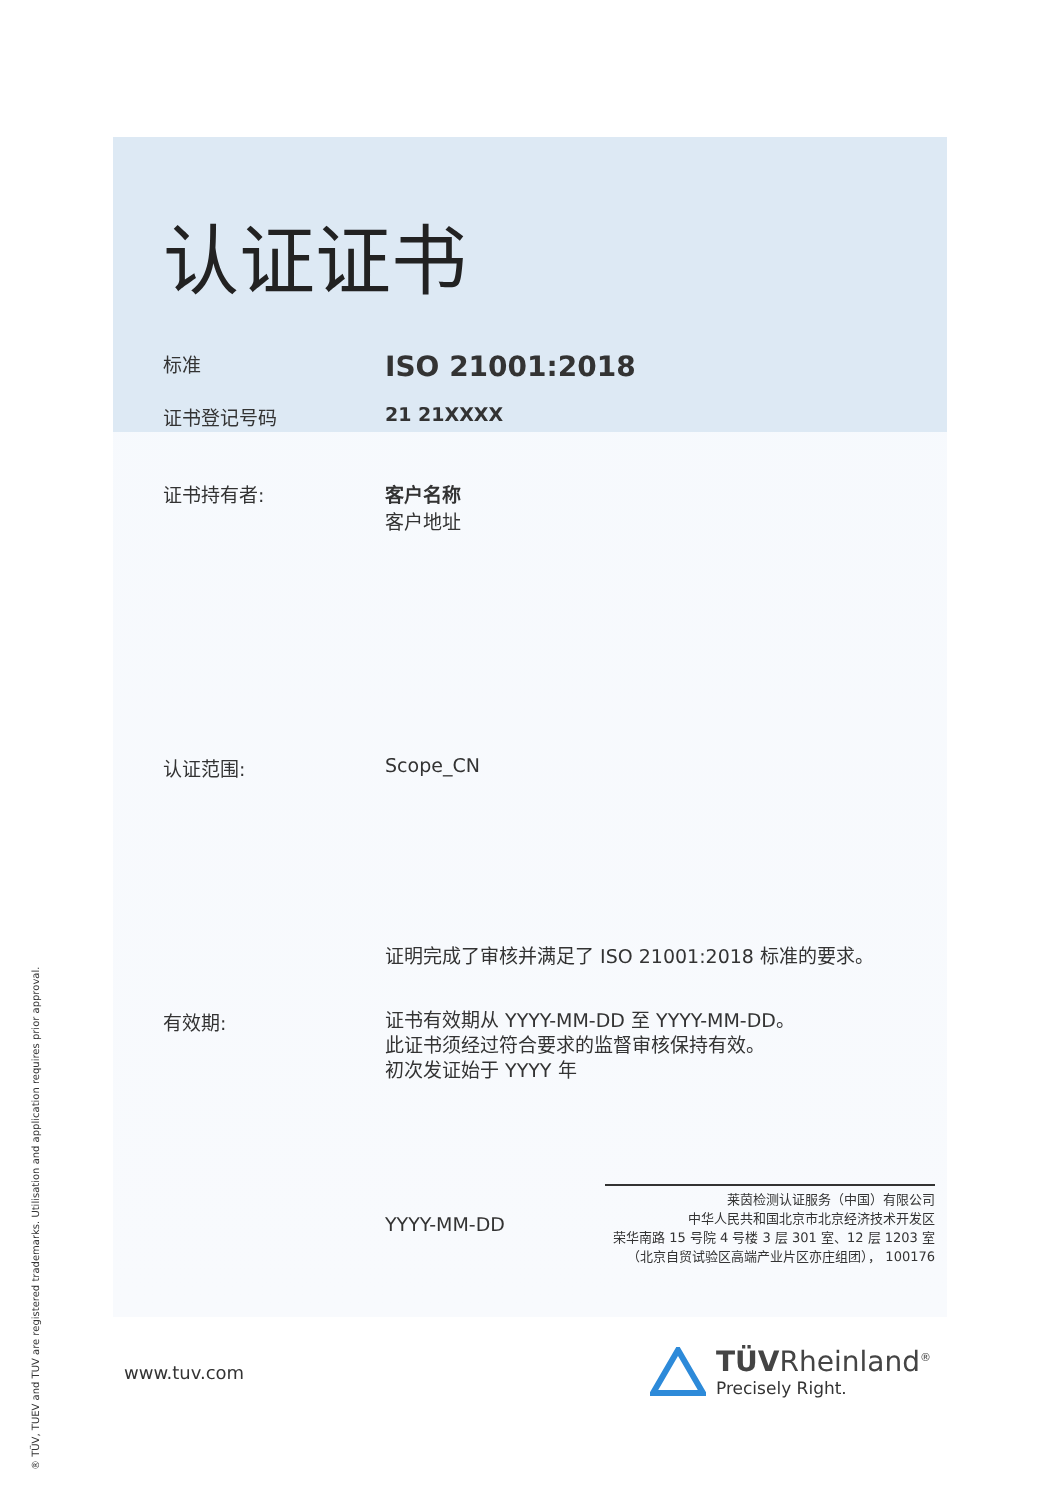认证证书
标准
ISO 21001:2018
证书登记号码 21 21XXXX
证书持有者: 客户名称
客户地址
认证范围: Scope_CN
证明完成了审核并满足了 ISO 21001:2018 标准的要求。
有效期:
证书有效期从 YYYY-MM-DD 至 YYYY-MM-DD。
此证书须经过符合要求的监督审核保持有效。
初次发证始于 YYYY 年
YYYY-MM-DD
莱茵检测认证服务（中国）有限公司
中华人民共和国北京市北京经济技术开发区
荣华南路 15 号院 4 号楼 3 层 301 室、12 层 1203 室
（北京自贸试验区高端产业片区亦庄组团）， 100176
www.tuv.com
TÜVRheinland<sup>®</sup>
Precisely Right.
® TÜV, TUEV and TUV are registered trademarks. Utilisation and application requires prior approval.